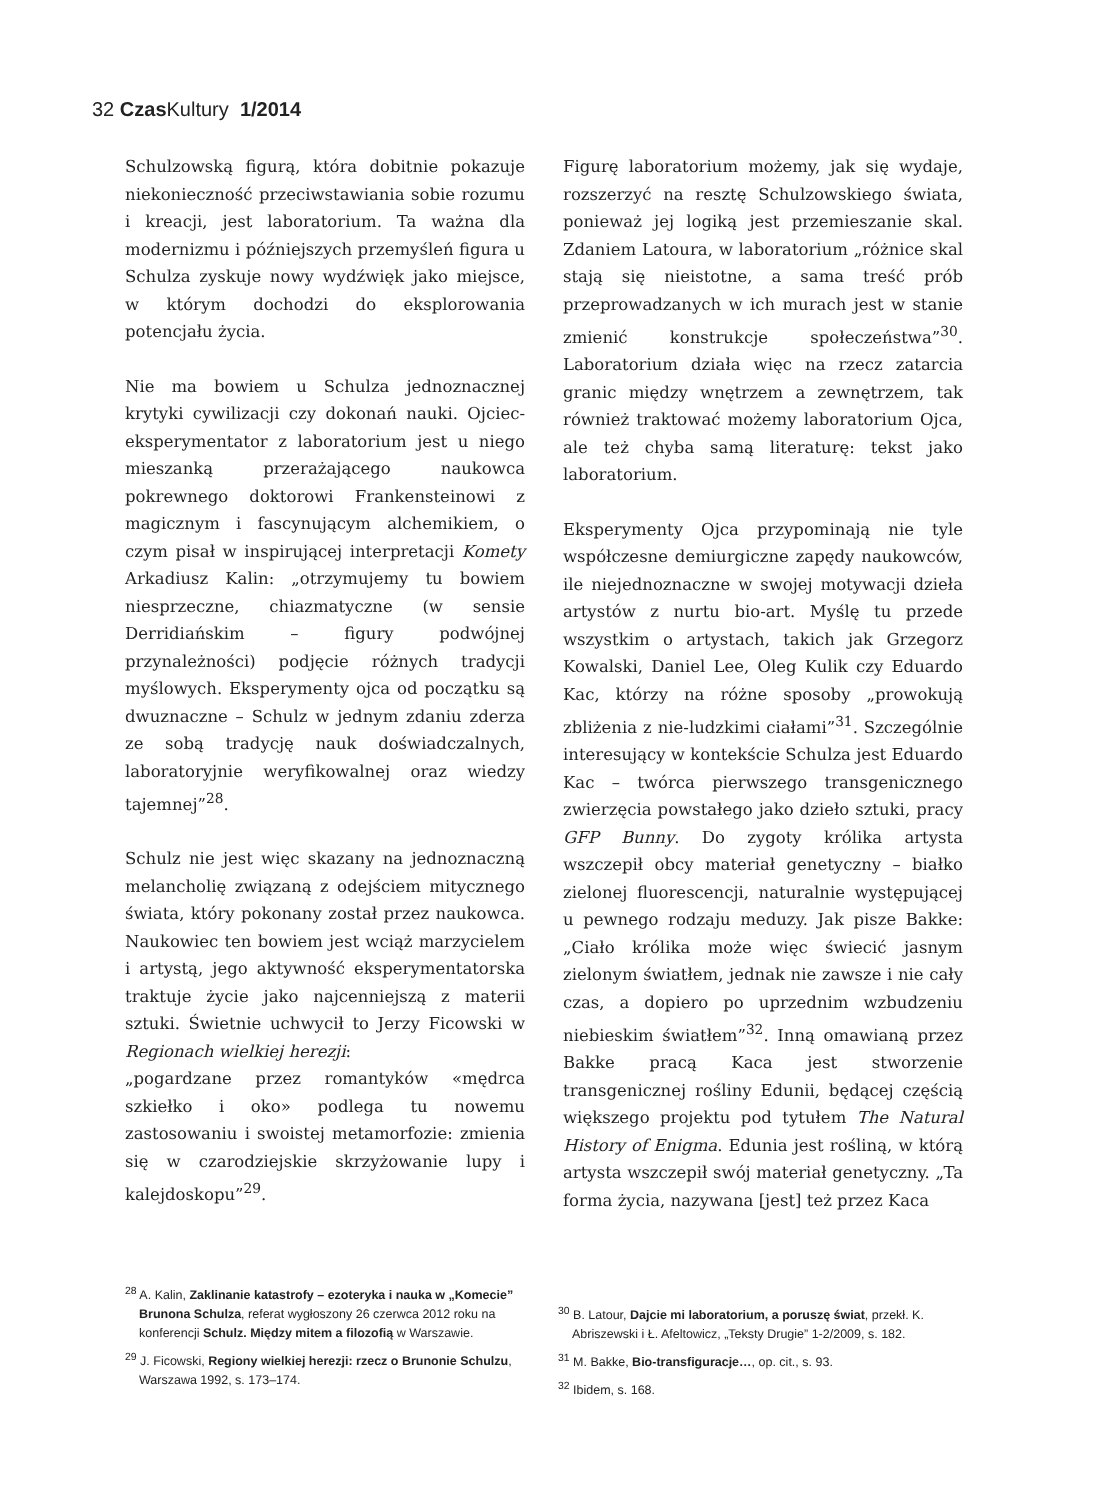32 Czas Kultury 1/2014
Schulzowską figurą, która dobitnie pokazuje niekonieczność przeciwstawiania sobie rozumu i kreacji, jest laboratorium. Ta ważna dla modernizmu i późniejszych przemyśleń figura u Schulza zyskuje nowy wydźwięk jako miejsce, w którym dochodzi do eksplorowania potencjału życia.
Nie ma bowiem u Schulza jednoznacznej krytyki cywilizacji czy dokonań nauki. Ojciec-eksperymentator z laboratorium jest u niego mieszanką przerażającego naukowca pokrewnego doktorowi Frankensteinowi z magicznym i fascynującym alchemikiem, o czym pisał w inspirującej interpretacji Komety Arkadiusz Kalin: „otrzymujemy tu bowiem niesprzeczne, chiazmatyczne (w sensie Derridiańskim – figury podwójnej przynależności) podjęcie różnych tradycji myślowych. Eksperymenty ojca od początku są dwuznaczne – Schulz w jednym zdaniu zderza ze sobą tradycję nauk doświadczalnych, laboratoryjnie weryfikowalnej oraz wiedzy tajemnej”<sup>28</sup>.
Schulz nie jest więc skazany na jednoznaczną melancholię związaną z odejściem mitycznego świata, który pokonany został przez naukowca. Naukowiec ten bowiem jest wciąż marzycielem i artystą, jego aktywność eksperymentatorska traktuje życie jako najcenniejszą z materii sztuki. Świetnie uchwycił to Jerzy Ficowski w Regionach wielkiej herezji:
„pogardzane przez romantyków «mędrca szkiełko i oko» podlega tu nowemu zastosowaniu i swoistej metamorfozie: zmienia się w czarodziejskie skrzyżowanie lupy i kalejdoskopu”<sup>29</sup>.
Figurę laboratorium możemy, jak się wydaje, rozszerzyć na resztę Schulzowskiego świata, ponieważ jej logiką jest przemieszanie skal. Zdaniem Latoura, w laboratorium „różnice skal stają się nieistotne, a sama treść prób przeprowadzanych w ich murach jest w stanie zmienić konstrukcje społeczeństwa”<sup>30</sup>. Laboratorium działa więc na rzecz zatarcia granic między wnętrzem a zewnętrzem, tak również traktować możemy laboratorium Ojca, ale też chyba samą literaturę: tekst jako laboratorium.
Eksperymenty Ojca przypominają nie tyle współczesne demiurgiczne zapędy naukowców, ile niejednoznaczne w swojej motywacji dzieła artystów z nurtu bio-art. Myślę tu przede wszystkim o artystach, takich jak Grzegorz Kowalski, Daniel Lee, Oleg Kulik czy Eduardo Kac, którzy na różne sposoby „prowokują zbliżenia z nie-ludzkimi ciałami”<sup>31</sup>. Szczególnie interesujący w kontekście Schulza jest Eduardo Kac – twórca pierwszego transgenicznego zwierzęcia powstałego jako dzieło sztuki, pracy GFP Bunny. Do zygoty królika artysta wszczepił obcy materiał genetyczny – białko zielonej fluorescencji, naturalnie występującej u pewnego rodzaju meduzy. Jak pisze Bakke: „Ciało królika może więc świecić jasnym zielonym światłem, jednak nie zawsze i nie cały czas, a dopiero po uprzednim wzbudzeniu niebieskim światłem”<sup>32</sup>. Inną omawianą przez Bakke pracą Kaca jest stworzenie transgenicznej rośliny Edunii, będącej częścią większego projektu pod tytułem The Natural History of Enigma. Edunia jest rośliną, w którą artysta wszczepił swój materiał genetyczny. „Ta forma życia, nazywana [jest] też przez Kaca
<sup>28</sup> A. Kalin, Zaklinanie katastrofy – ezoteryka i nauka w „Komecie” Brunona Schulza, referat wygłoszony 26 czerwca 2012 roku na konferencji Schulz. Między mitem a filozofią w Warszawie.
<sup>29</sup> J. Ficowski, Regiony wielkiej herezji: rzecz o Brunonie Schulzu, Warszawa 1992, s. 173–174.
<sup>30</sup> B. Latour, Dajcie mi laboratorium, a poruszę świat, przekł. K. Abriszewski i Ł. Afeltowicz, „Teksty Drugie” 1-2/2009, s. 182.
<sup>31</sup> M. Bakke, Bio-transfiguracje…, op. cit., s. 93.
<sup>32</sup> Ibidem, s. 168.